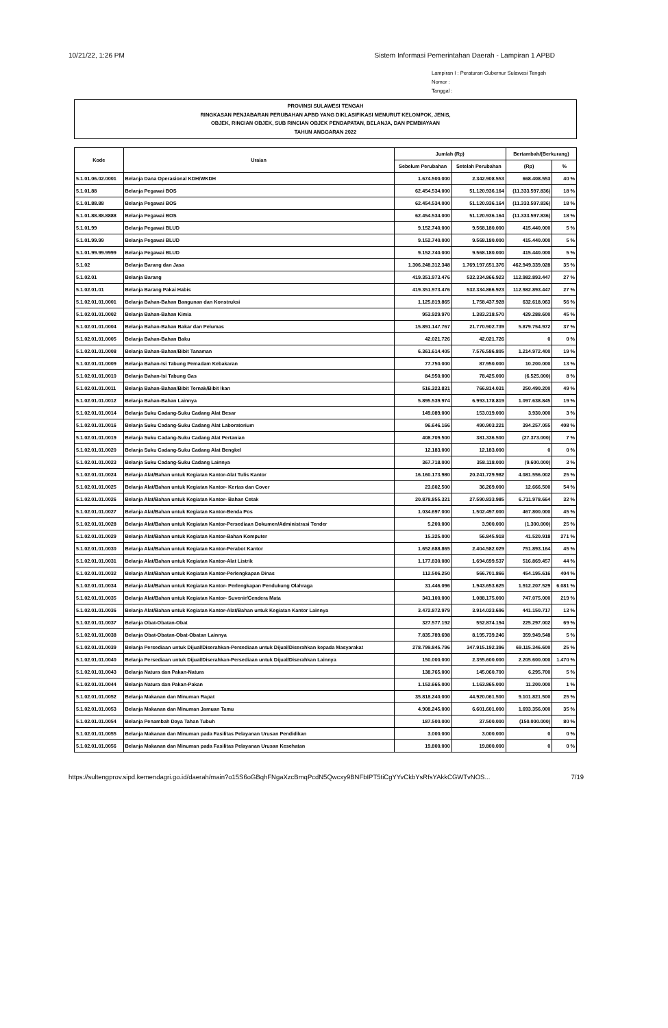10/21/22, 1:26 PM Sistem Informasi Pemerintahan Daerah - Lampiran 1 APBD
Lampiran I : Peraturan Gubernur Sulawesi Tengah
Nomor :
Tanggal :
PROVINSI SULAWESI TENGAH
RINGKASAN PENJABARAN PERUBAHAN APBD YANG DIKLASIFIKASI MENURUT KELOMPOK, JENIS,
OBJEK, RINCIAN OBJEK, SUB RINCIAN OBJEK PENDAPATAN, BELANJA, DAN PEMBIAYAAN
TAHUN ANGGARAN 2022
| Kode | Uraian | Jumlah (Rp) | | Bertambah/(Berkurang) | |
| --- | --- | --- | --- | --- | --- |
| | | Sebelum Perubahan | Setelah Perubahan | (Rp) | % |
| 5.1.01.06.02.0001 | Belanja Dana Operasional KDH/WKDH | 1.674.500.000 | 2.342.908.553 | 668.408.553 | 40 % |
| 5.1.01.88 | Belanja Pegawai BOS | 62.454.534.000 | 51.120.936.164 | (11.333.597.836) | 18 % |
| 5.1.01.88.88 | Belanja Pegawai BOS | 62.454.534.000 | 51.120.936.164 | (11.333.597.836) | 18 % |
| 5.1.01.88.88.8888 | Belanja Pegawai BOS | 62.454.534.000 | 51.120.936.164 | (11.333.597.836) | 18 % |
| 5.1.01.99 | Belanja Pegawai BLUD | 9.152.740.000 | 9.568.180.000 | 415.440.000 | 5 % |
| 5.1.01.99.99 | Belanja Pegawai BLUD | 9.152.740.000 | 9.568.180.000 | 415.440.000 | 5 % |
| 5.1.01.99.99.9999 | Belanja Pegawai BLUD | 9.152.740.000 | 9.568.180.000 | 415.440.000 | 5 % |
| 5.1.02 | Belanja Barang dan Jasa | 1.306.248.312.348 | 1.769.197.651.376 | 462.949.339.028 | 35 % |
| 5.1.02.01 | Belanja Barang | 419.351.973.476 | 532.334.866.923 | 112.982.893.447 | 27 % |
| 5.1.02.01.01 | Belanja Barang Pakai Habis | 419.351.973.476 | 532.334.866.923 | 112.982.893.447 | 27 % |
| 5.1.02.01.01.0001 | Belanja Bahan-Bahan Bangunan dan Konstruksi | 1.125.819.865 | 1.758.437.928 | 632.618.063 | 56 % |
| 5.1.02.01.01.0002 | Belanja Bahan-Bahan Kimia | 953.929.970 | 1.383.218.570 | 429.288.600 | 45 % |
| 5.1.02.01.01.0004 | Belanja Bahan-Bahan Bakar dan Pelumas | 15.891.147.767 | 21.770.902.739 | 5.879.754.972 | 37 % |
| 5.1.02.01.01.0005 | Belanja Bahan-Bahan Baku | 42.021.726 | 42.021.726 | 0 | 0 % |
| 5.1.02.01.01.0008 | Belanja Bahan-Bahan/Bibit Tanaman | 6.361.614.405 | 7.576.586.805 | 1.214.972.400 | 19 % |
| 5.1.02.01.01.0009 | Belanja Bahan-Isi Tabung Pemadam Kebakaran | 77.750.000 | 87.950.000 | 10.200.000 | 13 % |
| 5.1.02.01.01.0010 | Belanja Bahan-Isi Tabung Gas | 84.950.000 | 78.425.000 | (6.525.000) | 8 % |
| 5.1.02.01.01.0011 | Belanja Bahan-Bahan/Bibit Ternak/Bibit Ikan | 516.323.831 | 766.814.031 | 250.490.200 | 49 % |
| 5.1.02.01.01.0012 | Belanja Bahan-Bahan Lainnya | 5.895.539.974 | 6.993.178.819 | 1.097.638.845 | 19 % |
| 5.1.02.01.01.0014 | Belanja Suku Cadang-Suku Cadang Alat Besar | 149.089.000 | 153.019.000 | 3.930.000 | 3 % |
| 5.1.02.01.01.0016 | Belanja Suku Cadang-Suku Cadang Alat Laboratorium | 96.646.166 | 490.903.221 | 394.257.055 | 408 % |
| 5.1.02.01.01.0019 | Belanja Suku Cadang-Suku Cadang Alat Pertanian | 408.709.500 | 381.336.500 | (27.373.000) | 7 % |
| 5.1.02.01.01.0020 | Belanja Suku Cadang-Suku Cadang Alat Bengkel | 12.183.000 | 12.183.000 | 0 | 0 % |
| 5.1.02.01.01.0023 | Belanja Suku Cadang-Suku Cadang Lainnya | 367.718.000 | 358.118.000 | (9.600.000) | 3 % |
| 5.1.02.01.01.0024 | Belanja Alat/Bahan untuk Kegiatan Kantor-Alat Tulis Kantor | 16.160.173.980 | 20.241.729.982 | 4.081.556.002 | 25 % |
| 5.1.02.01.01.0025 | Belanja Alat/Bahan untuk Kegiatan Kantor- Kertas dan Cover | 23.602.500 | 36.269.000 | 12.666.500 | 54 % |
| 5.1.02.01.01.0026 | Belanja Alat/Bahan untuk Kegiatan Kantor- Bahan Cetak | 20.878.855.321 | 27.590.833.985 | 6.711.978.664 | 32 % |
| 5.1.02.01.01.0027 | Belanja Alat/Bahan untuk Kegiatan Kantor-Benda Pos | 1.034.697.000 | 1.502.497.000 | 467.800.000 | 45 % |
| 5.1.02.01.01.0028 | Belanja Alat/Bahan untuk Kegiatan Kantor-Persediaan Dokumen/Administrasi Tender | 5.200.000 | 3.900.000 | (1.300.000) | 25 % |
| 5.1.02.01.01.0029 | Belanja Alat/Bahan untuk Kegiatan Kantor-Bahan Komputer | 15.325.000 | 56.845.918 | 41.520.918 | 271 % |
| 5.1.02.01.01.0030 | Belanja Alat/Bahan untuk Kegiatan Kantor-Perabot Kantor | 1.652.688.865 | 2.404.582.029 | 751.893.164 | 45 % |
| 5.1.02.01.01.0031 | Belanja Alat/Bahan untuk Kegiatan Kantor-Alat Listrik | 1.177.830.080 | 1.694.699.537 | 516.869.457 | 44 % |
| 5.1.02.01.01.0032 | Belanja Alat/Bahan untuk Kegiatan Kantor-Perlengkapan Dinas | 112.506.250 | 566.701.866 | 454.195.616 | 404 % |
| 5.1.02.01.01.0034 | Belanja Alat/Bahan untuk Kegiatan Kantor- Perlengkapan Pendukung Olahraga | 31.446.096 | 1.943.653.625 | 1.912.207.529 | 6.081 % |
| 5.1.02.01.01.0035 | Belanja Alat/Bahan untuk Kegiatan Kantor- Suvenir/Cendera Mata | 341.100.000 | 1.088.175.000 | 747.075.000 | 219 % |
| 5.1.02.01.01.0036 | Belanja Alat/Bahan untuk Kegiatan Kantor-Alat/Bahan untuk Kegiatan Kantor Lainnya | 3.472.872.979 | 3.914.023.696 | 441.150.717 | 13 % |
| 5.1.02.01.01.0037 | Belanja Obat-Obatan-Obat | 327.577.192 | 552.874.194 | 225.297.002 | 69 % |
| 5.1.02.01.01.0038 | Belanja Obat-Obatan-Obat-Obatan Lainnya | 7.835.789.698 | 8.195.739.246 | 359.949.548 | 5 % |
| 5.1.02.01.01.0039 | Belanja Persediaan untuk Dijual/Diserahkan-Persediaan untuk Dijual/Diserahkan kepada Masyarakat | 278.799.845.796 | 347.915.192.396 | 69.115.346.600 | 25 % |
| 5.1.02.01.01.0040 | Belanja Persediaan untuk Dijual/Diserahkan-Persediaan untuk Dijual/Diserahkan Lainnya | 150.000.000 | 2.355.600.000 | 2.205.600.000 | 1.470 % |
| 5.1.02.01.01.0043 | Belanja Natura dan Pakan-Natura | 138.765.000 | 145.060.700 | 6.295.700 | 5 % |
| 5.1.02.01.01.0044 | Belanja Natura dan Pakan-Pakan | 1.152.665.000 | 1.163.865.000 | 11.200.000 | 1 % |
| 5.1.02.01.01.0052 | Belanja Makanan dan Minuman Rapat | 35.818.240.000 | 44.920.061.500 | 9.101.821.500 | 25 % |
| 5.1.02.01.01.0053 | Belanja Makanan dan Minuman Jamuan Tamu | 4.908.245.000 | 6.601.601.000 | 1.693.356.000 | 35 % |
| 5.1.02.01.01.0054 | Belanja Penambah Daya Tahan Tubuh | 187.500.000 | 37.500.000 | (150.000.000) | 80 % |
| 5.1.02.01.01.0055 | Belanja Makanan dan Minuman pada Fasilitas Pelayanan Urusan Pendidikan | 3.000.000 | 3.000.000 | 0 | 0 % |
| 5.1.02.01.01.0056 | Belanja Makanan dan Minuman pada Fasilitas Pelayanan Urusan Kesehatan | 19.800.000 | 19.800.000 | 0 | 0 % |
https://sultengprov.sipd.kemendagri.go.id/daerah/main?o15S6oGBqhFNgaXzcBmqPcdN5Qwcxy9BNFbIPT5tiCgYYvCkbYsRfsYAkkCGWTvNOS... 7/19